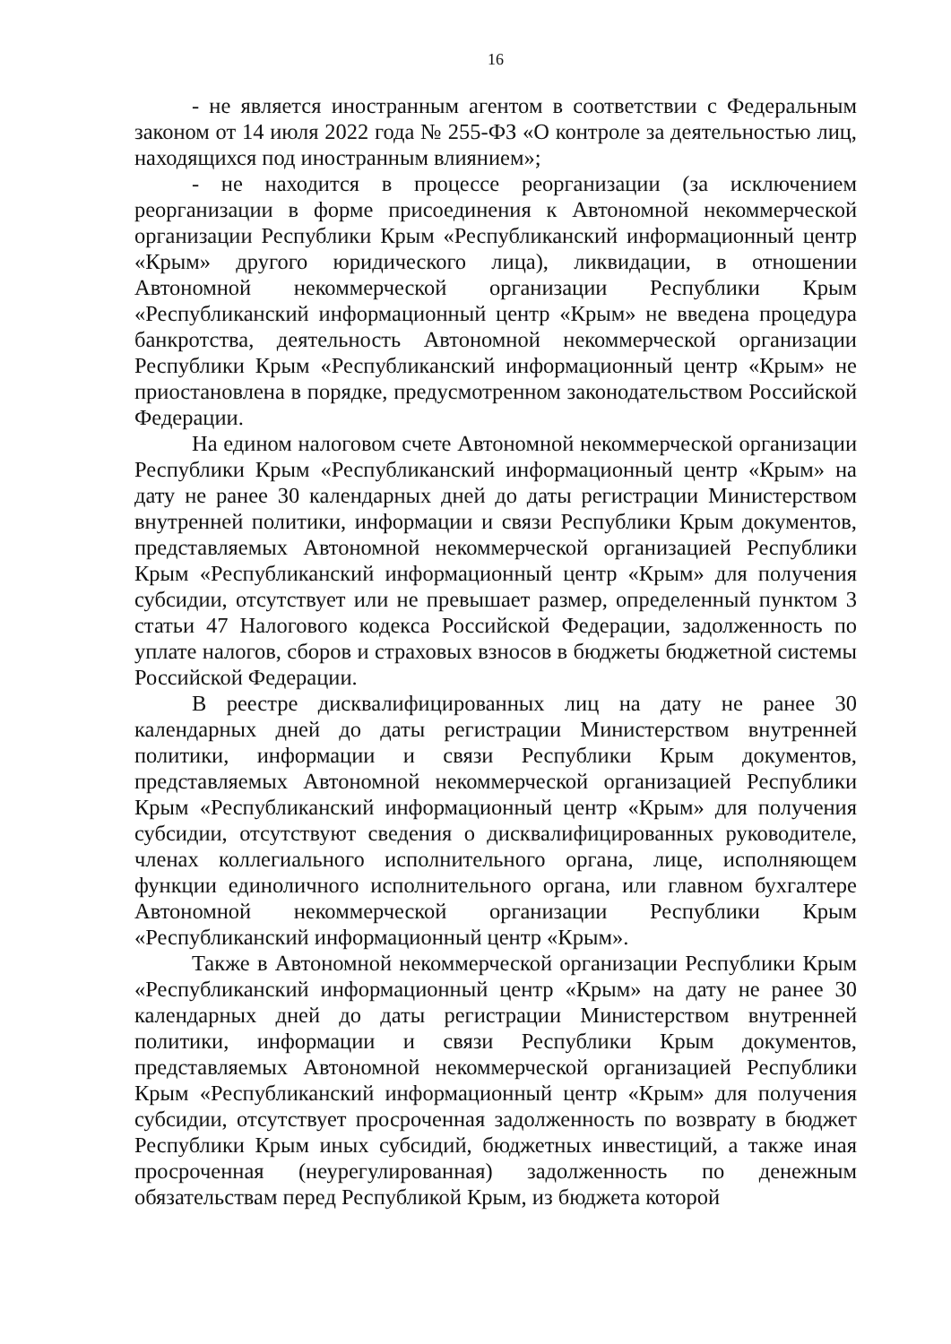16
- не является иностранным агентом в соответствии с Федеральным законом от 14 июля 2022 года № 255-ФЗ «О контроле за деятельностью лиц, находящихся под иностранным влиянием»;
- не находится в процессе реорганизации (за исключением реорганизации в форме присоединения к Автономной некоммерческой организации Республики Крым «Республиканский информационный центр «Крым» другого юридического лица), ликвидации, в отношении Автономной некоммерческой организации Республики Крым «Республиканский информационный центр «Крым» не введена процедура банкротства, деятельность Автономной некоммерческой организации Республики Крым «Республиканский информационный центр «Крым» не приостановлена в порядке, предусмотренном законодательством Российской Федерации.
На едином налоговом счете Автономной некоммерческой организации Республики Крым «Республиканский информационный центр «Крым» на дату не ранее 30 календарных дней до даты регистрации Министерством внутренней политики, информации и связи Республики Крым документов, представляемых Автономной некоммерческой организацией Республики Крым «Республиканский информационный центр «Крым» для получения субсидии, отсутствует или не превышает размер, определенный пунктом 3 статьи 47 Налогового кодекса Российской Федерации, задолженность по уплате налогов, сборов и страховых взносов в бюджеты бюджетной системы Российской Федерации.
В реестре дисквалифицированных лиц на дату не ранее 30 календарных дней до даты регистрации Министерством внутренней политики, информации и связи Республики Крым документов, представляемых Автономной некоммерческой организацией Республики Крым «Республиканский информационный центр «Крым» для получения субсидии, отсутствуют сведения о дисквалифицированных руководителе, членах коллегиального исполнительного органа, лице, исполняющем функции единоличного исполнительного органа, или главном бухгалтере Автономной некоммерческой организации Республики Крым «Республиканский информационный центр «Крым».
Также в Автономной некоммерческой организации Республики Крым «Республиканский информационный центр «Крым» на дату не ранее 30 календарных дней до даты регистрации Министерством внутренней политики, информации и связи Республики Крым документов, представляемых Автономной некоммерческой организацией Республики Крым «Республиканский информационный центр «Крым» для получения субсидии, отсутствует просроченная задолженность по возврату в бюджет Республики Крым иных субсидий, бюджетных инвестиций, а также иная просроченная (неурегулированная) задолженность по денежным обязательствам перед Республикой Крым, из бюджета которой